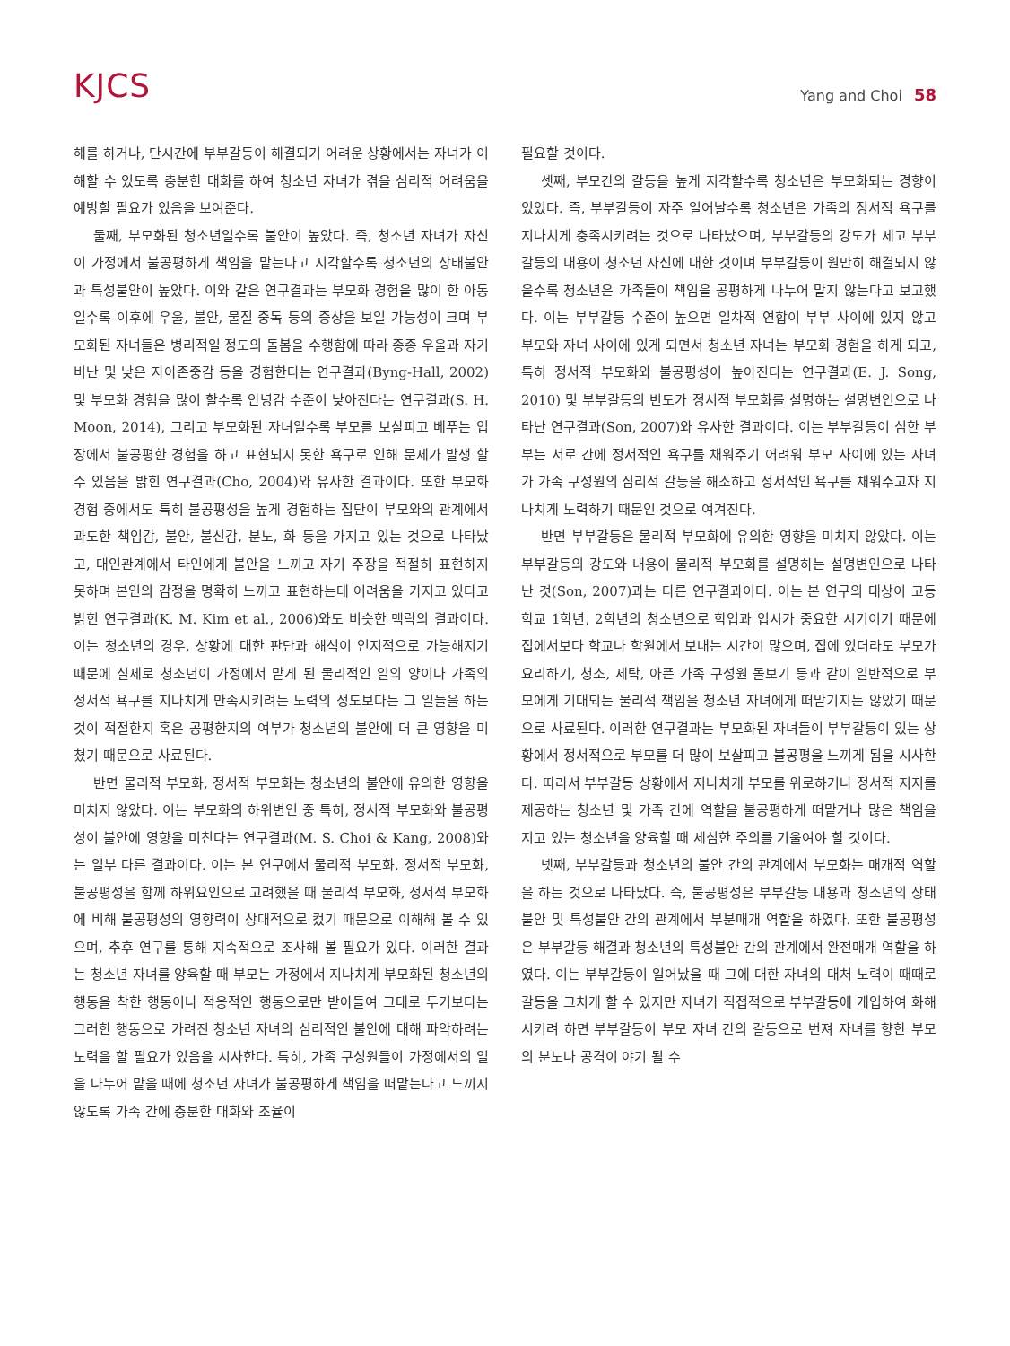KJCS
Yang and Choi 58
해를 하거나, 단시간에 부부갈등이 해결되기 어려운 상황에서는 자녀가 이해할 수 있도록 충분한 대화를 하여 청소년 자녀가 겪을 심리적 어려움을 예방할 필요가 있음을 보여준다.
둘째, 부모화된 청소년일수록 불안이 높았다. 즉, 청소년 자녀가 자신이 가정에서 불공평하게 책임을 맡는다고 지각할수록 청소년의 상태불안과 특성불안이 높았다. 이와 같은 연구결과는 부모화 경험을 많이 한 아동일수록 이후에 우울, 불안, 물질 중독 등의 증상을 보일 가능성이 크며 부모화된 자녀들은 병리적일 정도의 돌봄을 수행함에 따라 종종 우울과 자기 비난 및 낮은 자아존중감 등을 경험한다는 연구결과(Byng-Hall, 2002) 및 부모화 경험을 많이 할수록 안녕감 수준이 낮아진다는 연구결과(S. H. Moon, 2014), 그리고 부모화된 자녀일수록 부모를 보살피고 베푸는 입장에서 불공평한 경험을 하고 표현되지 못한 욕구로 인해 문제가 발생 할 수 있음을 밝힌 연구결과(Cho, 2004)와 유사한 결과이다. 또한 부모화 경험 중에서도 특히 불공평성을 높게 경험하는 집단이 부모와의 관계에서 과도한 책임감, 불안, 불신감, 분노, 화 등을 가지고 있는 것으로 나타났고, 대인관계에서 타인에게 불안을 느끼고 자기 주장을 적절히 표현하지 못하며 본인의 감정을 명확히 느끼고 표현하는데 어려움을 가지고 있다고 밝힌 연구결과(K. M. Kim et al., 2006)와도 비슷한 맥락의 결과이다. 이는 청소년의 경우, 상황에 대한 판단과 해석이 인지적으로 가능해지기 때문에 실제로 청소년이 가정에서 맡게 된 물리적인 일의 양이나 가족의 정서적 욕구를 지나치게 만족시키려는 노력의 정도보다는 그 일들을 하는 것이 적절한지 혹은 공평한지의 여부가 청소년의 불안에 더 큰 영향을 미쳤기 때문으로 사료된다.
반면 물리적 부모화, 정서적 부모화는 청소년의 불안에 유의한 영향을 미치지 않았다. 이는 부모화의 하위변인 중 특히, 정서적 부모화와 불공평성이 불안에 영향을 미친다는 연구결과(M. S. Choi & Kang, 2008)와는 일부 다른 결과이다. 이는 본 연구에서 물리적 부모화, 정서적 부모화, 불공평성을 함께 하위요인으로 고려했을 때 물리적 부모화, 정서적 부모화에 비해 불공평성의 영향력이 상대적으로 컸기 때문으로 이해해 볼 수 있으며, 추후 연구를 통해 지속적으로 조사해 볼 필요가 있다. 이러한 결과는 청소년 자녀를 양육할 때 부모는 가정에서 지나치게 부모화된 청소년의 행동을 착한 행동이나 적응적인 행동으로만 받아들여 그대로 두기보다는 그러한 행동으로 가려진 청소년 자녀의 심리적인 불안에 대해 파악하려는 노력을 할 필요가 있음을 시사한다. 특히, 가족 구성원들이 가정에서의 일을 나누어 맡을 때에 청소년 자녀가 불공평하게 책임을 떠맡는다고 느끼지 않도록 가족 간에 충분한 대화와 조율이
필요할 것이다.
셋째, 부모간의 갈등을 높게 지각할수록 청소년은 부모화되는 경향이 있었다. 즉, 부부갈등이 자주 일어날수록 청소년은 가족의 정서적 욕구를 지나치게 충족시키려는 것으로 나타났으며, 부부갈등의 강도가 세고 부부갈등의 내용이 청소년 자신에 대한 것이며 부부갈등이 원만히 해결되지 않을수록 청소년은 가족들이 책임을 공평하게 나누어 맡지 않는다고 보고했다. 이는 부부갈등 수준이 높으면 일차적 연합이 부부 사이에 있지 않고 부모와 자녀 사이에 있게 되면서 청소년 자녀는 부모화 경험을 하게 되고, 특히 정서적 부모화와 불공평성이 높아진다는 연구결과(E. J. Song, 2010) 및 부부갈등의 빈도가 정서적 부모화를 설명하는 설명변인으로 나타난 연구결과(Son, 2007)와 유사한 결과이다. 이는 부부갈등이 심한 부부는 서로 간에 정서적인 욕구를 채워주기 어려워 부모 사이에 있는 자녀가 가족 구성원의 심리적 갈등을 해소하고 정서적인 욕구를 채워주고자 지나치게 노력하기 때문인 것으로 여겨진다.
반면 부부갈등은 물리적 부모화에 유의한 영향을 미치지 않았다. 이는 부부갈등의 강도와 내용이 물리적 부모화를 설명하는 설명변인으로 나타난 것(Son, 2007)과는 다른 연구결과이다. 이는 본 연구의 대상이 고등학교 1학년, 2학년의 청소년으로 학업과 입시가 중요한 시기이기 때문에 집에서보다 학교나 학원에서 보내는 시간이 많으며, 집에 있더라도 부모가 요리하기, 청소, 세탁, 아픈 가족 구성원 돌보기 등과 같이 일반적으로 부모에게 기대되는 물리적 책임을 청소년 자녀에게 떠맡기지는 않았기 때문으로 사료된다. 이러한 연구결과는 부모화된 자녀들이 부부갈등이 있는 상황에서 정서적으로 부모를 더 많이 보살피고 불공평을 느끼게 됨을 시사한다. 따라서 부부갈등 상황에서 지나치게 부모를 위로하거나 정서적 지지를 제공하는 청소년 및 가족 간에 역할을 불공평하게 떠맡거나 많은 책임을 지고 있는 청소년을 양육할 때 세심한 주의를 기울여야 할 것이다.
넷째, 부부갈등과 청소년의 불안 간의 관계에서 부모화는 매개적 역할을 하는 것으로 나타났다. 즉, 불공평성은 부부갈등 내용과 청소년의 상태불안 및 특성불안 간의 관계에서 부분매개 역할을 하였다. 또한 불공평성은 부부갈등 해결과 청소년의 특성불안 간의 관계에서 완전매개 역할을 하였다. 이는 부부갈등이 일어났을 때 그에 대한 자녀의 대처 노력이 때때로 갈등을 그치게 할 수 있지만 자녀가 직접적으로 부부갈등에 개입하여 화해시키려 하면 부부갈등이 부모 자녀 간의 갈등으로 번져 자녀를 향한 부모의 분노나 공격이 야기 될 수